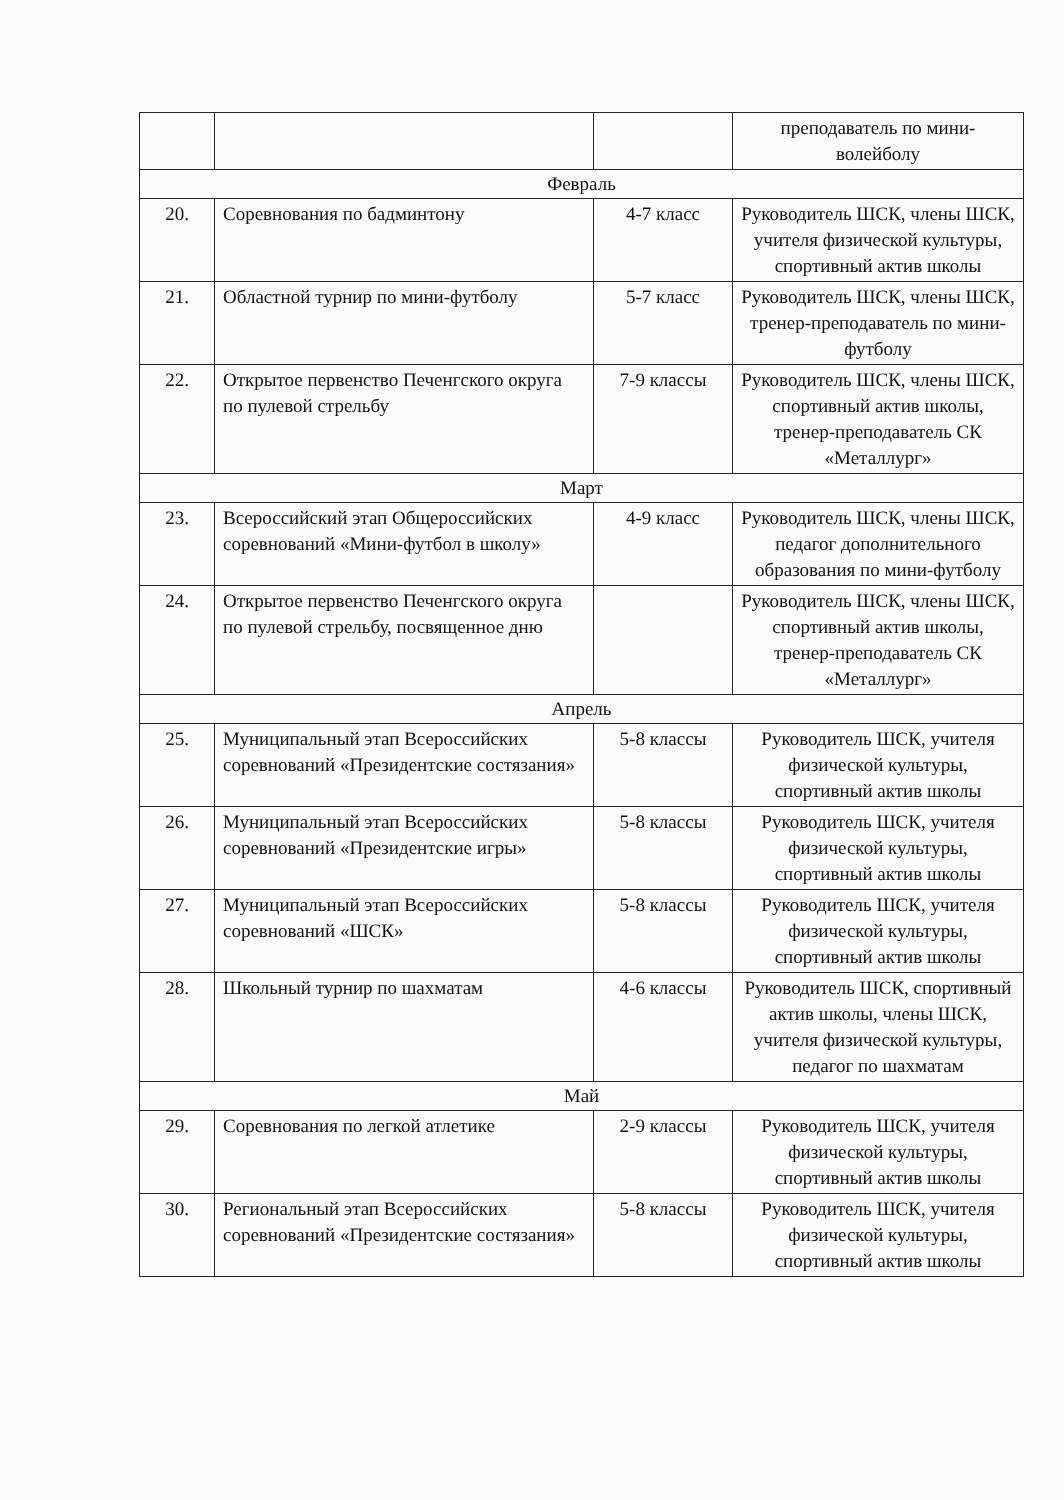| | | | преподаватель по мини-волейболу |
| Февраль | | | |
| 20. | Соревнования по бадминтону | 4-7 класс | Руководитель ШСК, члены ШСК, учителя физической культуры, спортивный актив школы |
| 21. | Областной турнир по мини-футболу | 5-7 класс | Руководитель ШСК, члены ШСК, тренер-преподаватель по мини-футболу |
| 22. | Открытое первенство Печенгского округа по пулевой стрельбу | 7-9 классы | Руководитель ШСК, члены ШСК, спортивный актив школы, тренер-преподаватель СК «Металлург» |
| Март | | | |
| 23. | Всероссийский этап Общероссийских соревнований «Мини-футбол в школу» | 4-9 класс | Руководитель ШСК, члены ШСК, педагог дополнительного образования по мини-футболу |
| 24. | Открытое первенство Печенгского округа по пулевой стрельбу, посвященное дню | | Руководитель ШСК, члены ШСК, спортивный актив школы, тренер-преподаватель СК «Металлург» |
| Апрель | | | |
| 25. | Муниципальный этап Всероссийских соревнований «Президентские состязания» | 5-8 классы | Руководитель ШСК, учителя физической культуры, спортивный актив школы |
| 26. | Муниципальный этап Всероссийских соревнований «Президентские игры» | 5-8 классы | Руководитель ШСК, учителя физической культуры, спортивный актив школы |
| 27. | Муниципальный этап Всероссийских соревнований «ШСК» | 5-8 классы | Руководитель ШСК, учителя физической культуры, спортивный актив школы |
| 28. | Школьный турнир по шахматам | 4-6 классы | Руководитель ШСК, спортивный актив школы, члены ШСК, учителя физической культуры, педагог по шахматам |
| Май | | | |
| 29. | Соревнования по легкой атлетике | 2-9 классы | Руководитель ШСК, учителя физической культуры, спортивный актив школы |
| 30. | Региональный этап Всероссийских соревнований «Президентские состязания» | 5-8 классы | Руководитель ШСК, учителя физической культуры, спортивный актив школы |